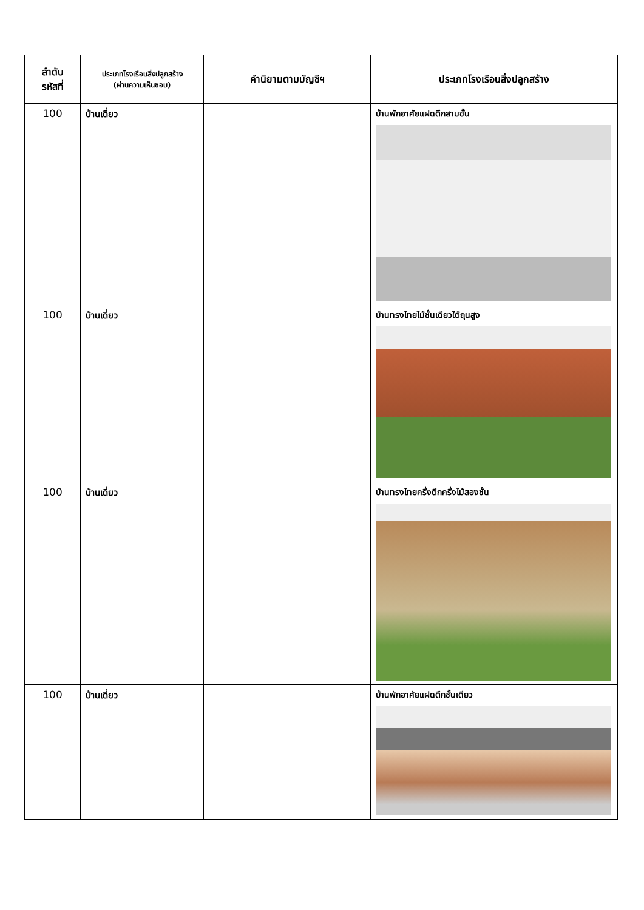| ลำดับ รหัสที่ | ประเภทโรงเรือนสิ่งปลูกสร้าง (ผ่านความเห็นชอบ) | คำนิยามตามบัญชีฯ | ประเภทโรงเรือนสิ่งปลูกสร้าง |
| --- | --- | --- | --- |
| 100 | บ้านเดี่ยว | | บ้านพักอาศัยแฝดตึกสามชั้น |
| 100 | บ้านเดี่ยว | | บ้านทรงไทยไม้ชั้นเดียวใต้ถุนสูง |
| 100 | บ้านเดี่ยว | | บ้านทรงไทยครึ่งตึกครึ่งไม้สองชั้น |
| 100 | บ้านเดี่ยว | | บ้านพักอาศัยแฝดตึกชั้นเดียว |